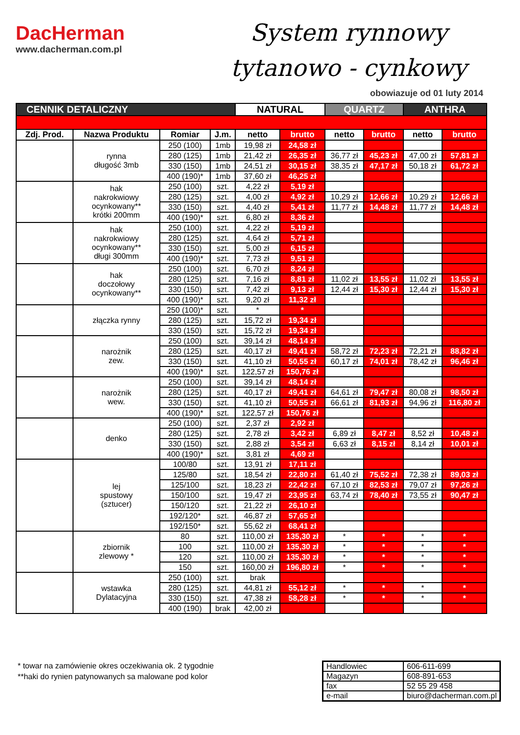DacHerman
www.dacherman.com.pl
System rynnowy
tytanowo - cynkowy
obowiazuje od 01 luty 2014
| CENNIK DETALICZNY | | | | NATURAL | | QUARTZ | | ANTHRA | |
| --- | --- | --- | --- | --- | --- | --- | --- | --- | --- |
| Zdj. Prod. | Nazwa Produktu | Romiar | J.m. | netto | brutto | netto | brutto | netto | brutto |
| | rynna długość 3mb | 250 (100) | 1mb | 19,98 zł | 24,58 zł | | | | |
| | | 280 (125) | 1mb | 21,42 zł | 26,35 zł | 36,77 zł | 45,23 zł | 47,00 zł | 57,81 zł |
| | | 330 (150) | 1mb | 24,51 zł | 30,15 zł | 38,35 zł | 47,17 zł | 50,18 zł | 61,72 zł |
| | | 400 (190)* | 1mb | 37,60 zł | 46,25 zł | | | | |
| | hak nakrokwiowy ocynkowany** krótki 200mm | 250 (100) | szt. | 4,22 zł | 5,19 zł | | | | |
| | | 280 (125) | szt. | 4,00 zł | 4,92 zł | 10,29 zł | 12,66 zł | 10,29 zł | 12,66 zł |
| | | 330 (150) | szt. | 4,40 zł | 5,41 zł | 11,77 zł | 14,48 zł | 11,77 zł | 14,48 zł |
| | | 400 (190)* | szt. | 6,80 zł | 8,36 zł | | | | |
| | hak nakrokwiowy ocynkowany** długi 300mm | 250 (100) | szt. | 4,22 zł | 5,19 zł | | | | |
| | | 280 (125) | szt. | 4,64 zł | 5,71 zł | | | | |
| | | 330 (150) | szt. | 5,00 zł | 6,15 zł | | | | |
| | | 400 (190)* | szt. | 7,73 zł | 9,51 zł | | | | |
| | hak doczołowy ocynkowany** | 250 (100) | szt. | 6,70 zł | 8,24 zł | | | | |
| | | 280 (125) | szt. | 7,16 zł | 8,81 zł | 11,02 zł | 13,55 zł | 11,02 zł | 13,55 zł |
| | | 330 (150) | szt. | 7,42 zł | 9,13 zł | 12,44 zł | 15,30 zł | 12,44 zł | 15,30 zł |
| | | 400 (190)* | szt. | 9,20 zł | 11,32 zł | | | | |
| | złączka rynny | 250 (100)* | szt. | * | * | | | | |
| | | 280 (125) | szt. | 15,72 zł | 19,34 zł | | | | |
| | | 330 (150) | szt. | 15,72 zł | 19,34 zł | | | | |
| | narożnik zew. | 250 (100) | szt. | 39,14 zł | 48,14 zł | | | | |
| | | 280 (125) | szt. | 40,17 zł | 49,41 zł | 58,72 zł | 72,23 zł | 72,21 zł | 88,82 zł |
| | | 330 (150) | szt. | 41,10 zł | 50,55 zł | 60,17 zł | 74,01 zł | 78,42 zł | 96,46 zł |
| | | 400 (190)* | szt. | 122,57 zł | 150,76 zł | | | | |
| | narożnik wew. | 250 (100) | szt. | 39,14 zł | 48,14 zł | | | | |
| | | 280 (125) | szt. | 40,17 zł | 49,41 zł | 64,61 zł | 79,47 zł | 80,08 zł | 98,50 zł |
| | | 330 (150) | szt. | 41,10 zł | 50,55 zł | 66,61 zł | 81,93 zł | 94,96 zł | 116,80 zł |
| | | 400 (190)* | szt. | 122,57 zł | 150,76 zł | | | | |
| | denko | 250 (100) | szt. | 2,37 zł | 2,92 zł | | | | |
| | | 280 (125) | szt. | 2,78 zł | 3,42 zł | 6,89 zł | 8,47 zł | 8,52 zł | 10,48 zł |
| | | 330 (150) | szt. | 2,88 zł | 3,54 zł | 6,63 zł | 8,15 zł | 8,14 zł | 10,01 zł |
| | | 400 (190)* | szt. | 3,81 zł | 4,69 zł | | | | |
| | lej spustowy (sztucer) | 100/80 | szt. | 13,91 zł | 17,11 zł | | | | |
| | | 125/80 | szt. | 18,54 zł | 22,80 zł | 61,40 zł | 75,52 zł | 72,38 zł | 89,03 zł |
| | | 125/100 | szt. | 18,23 zł | 22,42 zł | 67,10 zł | 82,53 zł | 79,07 zł | 97,26 zł |
| | | 150/100 | szt. | 19,47 zł | 23,95 zł | 63,74 zł | 78,40 zł | 73,55 zł | 90,47 zł |
| | | 150/120 | szt. | 21,22 zł | 26,10 zł | | | | |
| | | 192/120* | szt. | 46,87 zł | 57,65 zł | | | | |
| | | 192/150* | szt. | 55,62 zł | 68,41 zł | | | | |
| | zbiornik zlewowy * | 80 | szt. | 110,00 zł | 135,30 zł | * | * | * | * |
| | | 100 | szt. | 110,00 zł | 135,30 zł | * | * | * | * |
| | | 120 | szt. | 110,00 zł | 135,30 zł | * | * | * | * |
| | | 150 | szt. | 160,00 zł | 196,80 zł | * | * | * | * |
| | wstawka Dylatacyjna | 250 (100) | szt. | brak | | | | | |
| | | 280 (125) | szt. | 44,81 zł | 55,12 zł | * | * | * | * |
| | | 330 (150) | szt. | 47,38 zł | 58,28 zł | * | * | * | * |
| | | 400 (190) | brak | 42,00 zł | | | | | |
* towar na zamówienie okres oczekiwania ok. 2 tygodnie
**haki do rynien patynowanych sa malowane pod kolor
| Handlowiec | 606-611-699 |
| Magazyn | 608-891-653 |
| fax | 52 55 29 458 |
| e-mail | biuro@dacherman.com.pl |